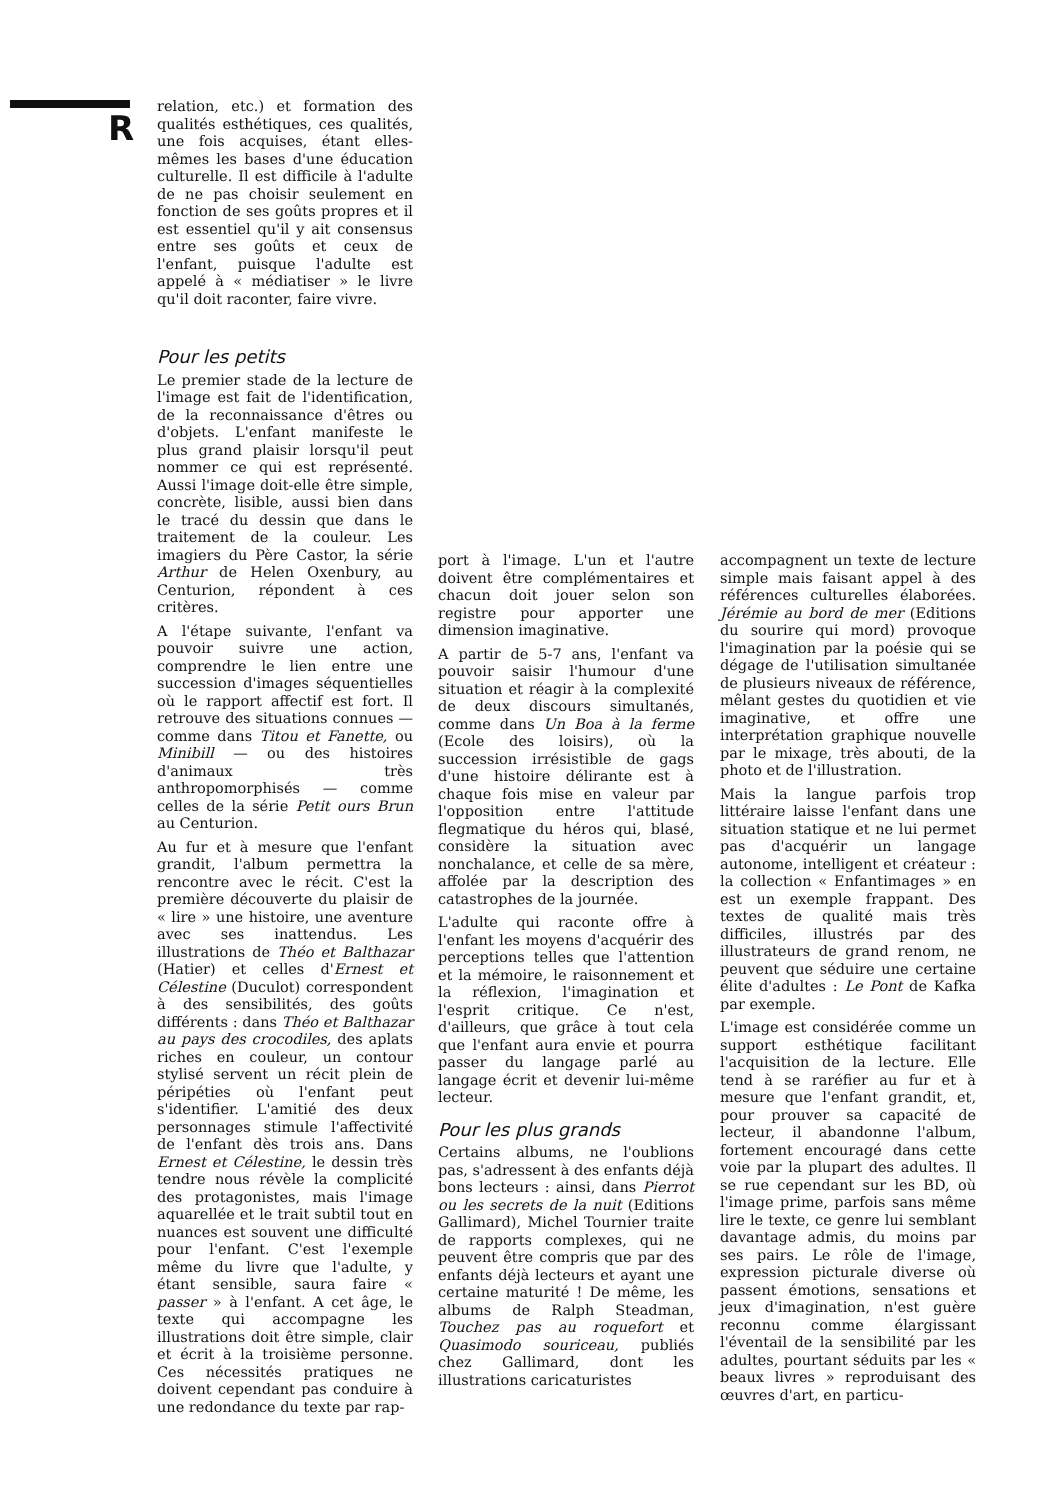R
relation, etc.) et formation des qualités esthétiques, ces qualités, une fois acquises, étant elles-mêmes les bases d'une éducation culturelle. Il est difficile à l'adulte de ne pas choisir seulement en fonction de ses goûts propres et il est essentiel qu'il y ait consensus entre ses goûts et ceux de l'enfant, puisque l'adulte est appelé à « médiatiser » le livre qu'il doit raconter, faire vivre.
Pour les petits
Le premier stade de la lecture de l'image est fait de l'identification, de la reconnaissance d'êtres ou d'objets. L'enfant manifeste le plus grand plaisir lorsqu'il peut nommer ce qui est représenté. Aussi l'image doit-elle être simple, concrète, lisible, aussi bien dans le tracé du dessin que dans le traitement de la couleur. Les imagiers du Père Castor, la série Arthur de Helen Oxenbury, au Centurion, répondent à ces critères.
A l'étape suivante, l'enfant va pouvoir suivre une action, comprendre le lien entre une succession d'images séquentielles où le rapport affectif est fort. Il retrouve des situations connues — comme dans Titou et Fanette, ou Minibill — ou des histoires d'animaux très anthropomorphisés — comme celles de la série Petit ours Brun au Centurion.
Au fur et à mesure que l'enfant grandit, l'album permettra la rencontre avec le récit. C'est la première découverte du plaisir de « lire » une histoire, une aventure avec ses inattendus. Les illustrations de Théo et Balthazar (Hatier) et celles d'Ernest et Célestine (Duculot) correspondent à des sensibilités, des goûts différents : dans Théo et Balthazar au pays des crocodiles, des aplats riches en couleur, un contour stylisé servent un récit plein de péripéties où l'enfant peut s'identifier. L'amitié des deux personnages stimule l'affectivité de l'enfant dès trois ans. Dans Ernest et Célestine, le dessin très tendre nous révèle la complicité des protagonistes, mais l'image aquarellée et le trait subtil tout en nuances est souvent une difficulté pour l'enfant. C'est l'exemple même du livre que l'adulte, y étant sensible, saura faire « passer » à l'enfant. A cet âge, le texte qui accompagne les illustrations doit être simple, clair et écrit à la troisième personne. Ces nécessités pratiques ne doivent cependant pas conduire à une redondance du texte par rap-
port à l'image. L'un et l'autre doivent être complémentaires et chacun doit jouer selon son registre pour apporter une dimension imaginative.
A partir de 5-7 ans, l'enfant va pouvoir saisir l'humour d'une situation et réagir à la complexité de deux discours simultanés, comme dans Un Boa à la ferme (Ecole des loisirs), où la succession irrésistible de gags d'une histoire délirante est à chaque fois mise en valeur par l'opposition entre l'attitude flegmatique du héros qui, blasé, considère la situation avec nonchalance, et celle de sa mère, affolée par la description des catastrophes de la journée.
L'adulte qui raconte offre à l'enfant les moyens d'acquérir des perceptions telles que l'attention et la mémoire, le raisonnement et la réflexion, l'imagination et l'esprit critique. Ce n'est, d'ailleurs, que grâce à tout cela que l'enfant aura envie et pourra passer du langage parlé au langage écrit et devenir lui-même lecteur.
Pour les plus grands
Certains albums, ne l'oublions pas, s'adressent à des enfants déjà bons lecteurs : ainsi, dans Pierrot ou les secrets de la nuit (Editions Gallimard), Michel Tournier traite de rapports complexes, qui ne peuvent être compris que par des enfants déjà lecteurs et ayant une certaine maturité ! De même, les albums de Ralph Steadman, Touchez pas au roquefort et Quasimodo souriceau, publiés chez Gallimard, dont les illustrations caricaturistes
accompagnent un texte de lecture simple mais faisant appel à des références culturelles élaborées. Jérémie au bord de mer (Editions du sourire qui mord) provoque l'imagination par la poésie qui se dégage de l'utilisation simultanée de plusieurs niveaux de référence, mêlant gestes du quotidien et vie imaginative, et offre une interprétation graphique nouvelle par le mixage, très abouti, de la photo et de l'illustration.
Mais la langue parfois trop littéraire laisse l'enfant dans une situation statique et ne lui permet pas d'acquérir un langage autonome, intelligent et créateur : la collection « Enfantimages » en est un exemple frappant. Des textes de qualité mais très difficiles, illustrés par des illustrateurs de grand renom, ne peuvent que séduire une certaine élite d'adultes : Le Pont de Kafka par exemple.
L'image est considérée comme un support esthétique facilitant l'acquisition de la lecture. Elle tend à se raréfier au fur et à mesure que l'enfant grandit, et, pour prouver sa capacité de lecteur, il abandonne l'album, fortement encouragé dans cette voie par la plupart des adultes. Il se rue cependant sur les BD, où l'image prime, parfois sans même lire le texte, ce genre lui semblant davantage admis, du moins par ses pairs. Le rôle de l'image, expression picturale diverse où passent émotions, sensations et jeux d'imagination, n'est guère reconnu comme élargissant l'éventail de la sensibilité par les adultes, pourtant séduits par les « beaux livres » reproduisant des œuvres d'art, en particu-